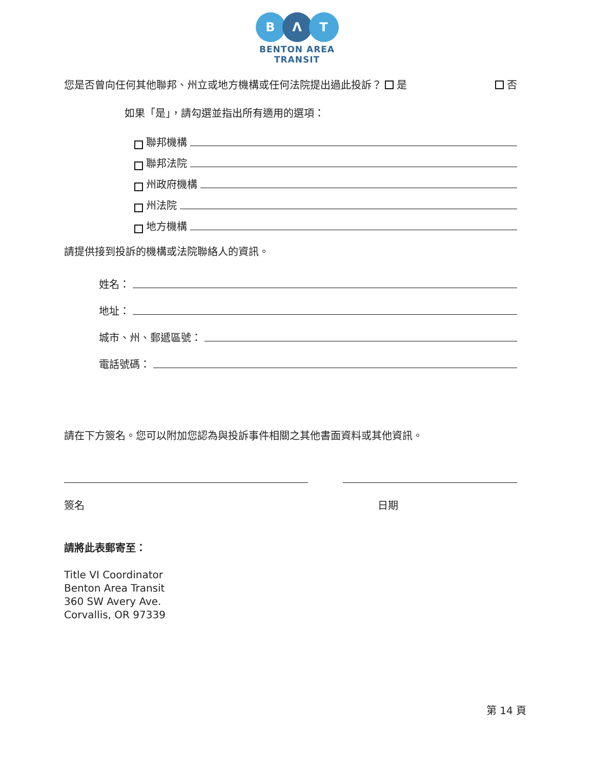B Λ T
BENTON AREA
TRANSIT
您是否曾向任何其他聯邦、州立或地方機構或任何法院提出過此投訴？ 是 否
如果「是」，請勾選並指出所有適用的選項：
聯邦機構
聯邦法院
州政府機構
州法院
地方機構
請提供接到投訴的機構或法院聯絡人的資訊。
姓名：
地址：
城市、州、郵遞區號：
電話號碼：
請在下方簽名。您可以附加您認為與投訴事件相關之其他書面資料或其他資訊。
簽名 日期
請將此表郵寄至：
Title VI Coordinator
Benton Area Transit
360 SW Avery Ave.
Corvallis, OR 97339
第 14 頁